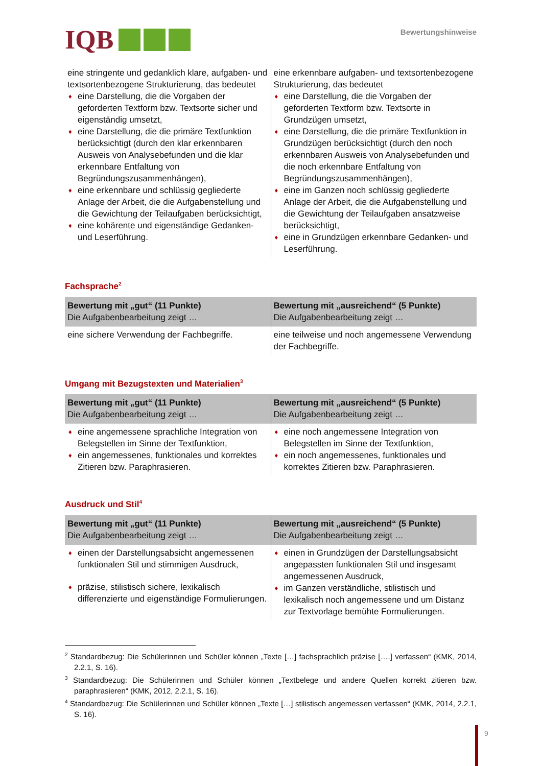IQB
Bewertungshinweise
| eine stringente und gedanklich klare, aufgaben- und textsortenbezogene Strukturierung, das bedeutet ♦ eine Darstellung, die die Vorgaben der geforderten Textform bzw. Textsorte sicher und eigenständig umsetzt, ♦ eine Darstellung, die die primäre Textfunktion berücksichtigt (durch den klar erkennbaren Ausweis von Analysebefunden und die klar erkennbare Entfaltung von Begründungszusammenhängen), ♦ eine erkennbare und schlüssig gegliederte Anlage der Arbeit, die die Aufgabenstellung und die Gewichtung der Teilaufgaben berücksichtigt, ♦ eine kohärente und eigenständige Gedanken- und Leserführung. | eine erkennbare aufgaben- und textsortenbezogene Strukturierung, das bedeutet ♦ eine Darstellung, die die Vorgaben der geforderten Textform bzw. Textsorte in Grundzügen umsetzt, ♦ eine Darstellung, die die primäre Textfunktion in Grundzügen berücksichtigt (durch den noch erkennbaren Ausweis von Analysebefunden und die noch erkennbare Entfaltung von Begründungszusammenhängen), ♦ eine im Ganzen noch schlüssig gegliederte Anlage der Arbeit, die die Aufgabenstellung und die Gewichtung der Teilaufgaben ansatzweise berücksichtigt, ♦ eine in Grundzügen erkennbare Gedanken- und Leserführung. |
Fachsprache<sup>2</sup>
| Bewertung mit „gut“ (11 Punkte) Die Aufgabenbearbeitung zeigt … | Bewertung mit „ausreichend“ (5 Punkte) Die Aufgabenbearbeitung zeigt … |
| --- | --- |
| eine sichere Verwendung der Fachbegriffe. | eine teilweise und noch angemessene Verwendung der Fachbegriffe. |
Umgang mit Bezugstexten und Materialien<sup>3</sup>
| Bewertung mit „gut“ (11 Punkte) Die Aufgabenbearbeitung zeigt … | Bewertung mit „ausreichend“ (5 Punkte) Die Aufgabenbearbeitung zeigt … |
| --- | --- |
| ♦ eine angemessene sprachliche Integration von Belegstellen im Sinne der Textfunktion, ♦ ein angemessenes, funktionales und korrektes Zitieren bzw. Paraphrasieren. | ♦ eine noch angemessene Integration von Belegstellen im Sinne der Textfunktion, ♦ ein noch angemessenes, funktionales und korrektes Zitieren bzw. Paraphrasieren. |
Ausdruck und Stil<sup>4</sup>
| Bewertung mit „gut“ (11 Punkte) Die Aufgabenbearbeitung zeigt … | Bewertung mit „ausreichend“ (5 Punkte) Die Aufgabenbearbeitung zeigt … |
| --- | --- |
| ♦ einen der Darstellungsabsicht angemessenen funktionalen Stil und stimmigen Ausdruck, ♦ präzise, stilistisch sichere, lexikalisch differenzierte und eigenständige Formulierungen. | ♦ einen in Grundzügen der Darstellungsabsicht angepassten funktionalen Stil und insgesamt angemessenen Ausdruck, ♦ im Ganzen verständliche, stilistisch und lexikalisch noch angemessene und um Distanz zur Textvorlage bemühte Formulierungen. |
<sup>2</sup> Standardbezug: Die Schülerinnen und Schüler können „Texte […] fachsprachlich präzise [….] verfassen“ (KMK, 2014, 2.2.1, S. 16).
<sup>3</sup> Standardbezug: Die Schülerinnen und Schüler können „Textbelege und andere Quellen korrekt zitieren bzw. paraphrasieren“ (KMK, 2012, 2.2.1, S. 16).
<sup>4</sup> Standardbezug: Die Schülerinnen und Schüler können „Texte […] stilistisch angemessen verfassen“ (KMK, 2014, 2.2.1, S. 16).
9